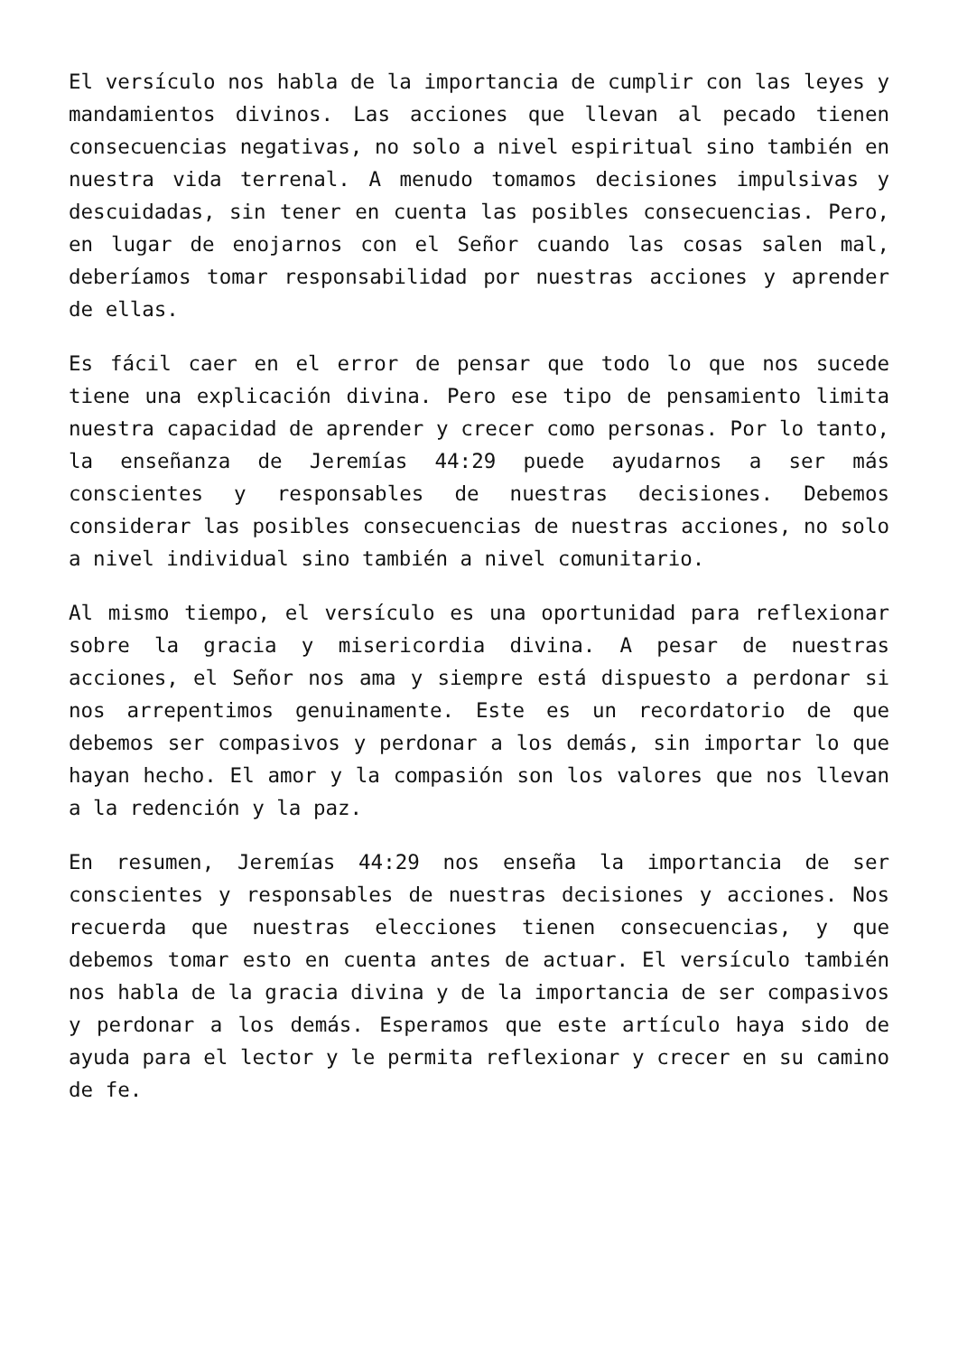El versículo nos habla de la importancia de cumplir con las leyes y mandamientos divinos. Las acciones que llevan al pecado tienen consecuencias negativas, no solo a nivel espiritual sino también en nuestra vida terrenal. A menudo tomamos decisiones impulsivas y descuidadas, sin tener en cuenta las posibles consecuencias. Pero, en lugar de enojarnos con el Señor cuando las cosas salen mal, deberíamos tomar responsabilidad por nuestras acciones y aprender de ellas.
Es fácil caer en el error de pensar que todo lo que nos sucede tiene una explicación divina. Pero ese tipo de pensamiento limita nuestra capacidad de aprender y crecer como personas. Por lo tanto, la enseñanza de Jeremías 44:29 puede ayudarnos a ser más conscientes y responsables de nuestras decisiones. Debemos considerar las posibles consecuencias de nuestras acciones, no solo a nivel individual sino también a nivel comunitario.
Al mismo tiempo, el versículo es una oportunidad para reflexionar sobre la gracia y misericordia divina. A pesar de nuestras acciones, el Señor nos ama y siempre está dispuesto a perdonar si nos arrepentimos genuinamente. Este es un recordatorio de que debemos ser compasivos y perdonar a los demás, sin importar lo que hayan hecho. El amor y la compasión son los valores que nos llevan a la redención y la paz.
En resumen, Jeremías 44:29 nos enseña la importancia de ser conscientes y responsables de nuestras decisiones y acciones. Nos recuerda que nuestras elecciones tienen consecuencias, y que debemos tomar esto en cuenta antes de actuar. El versículo también nos habla de la gracia divina y de la importancia de ser compasivos y perdonar a los demás. Esperamos que este artículo haya sido de ayuda para el lector y le permita reflexionar y crecer en su camino de fe.